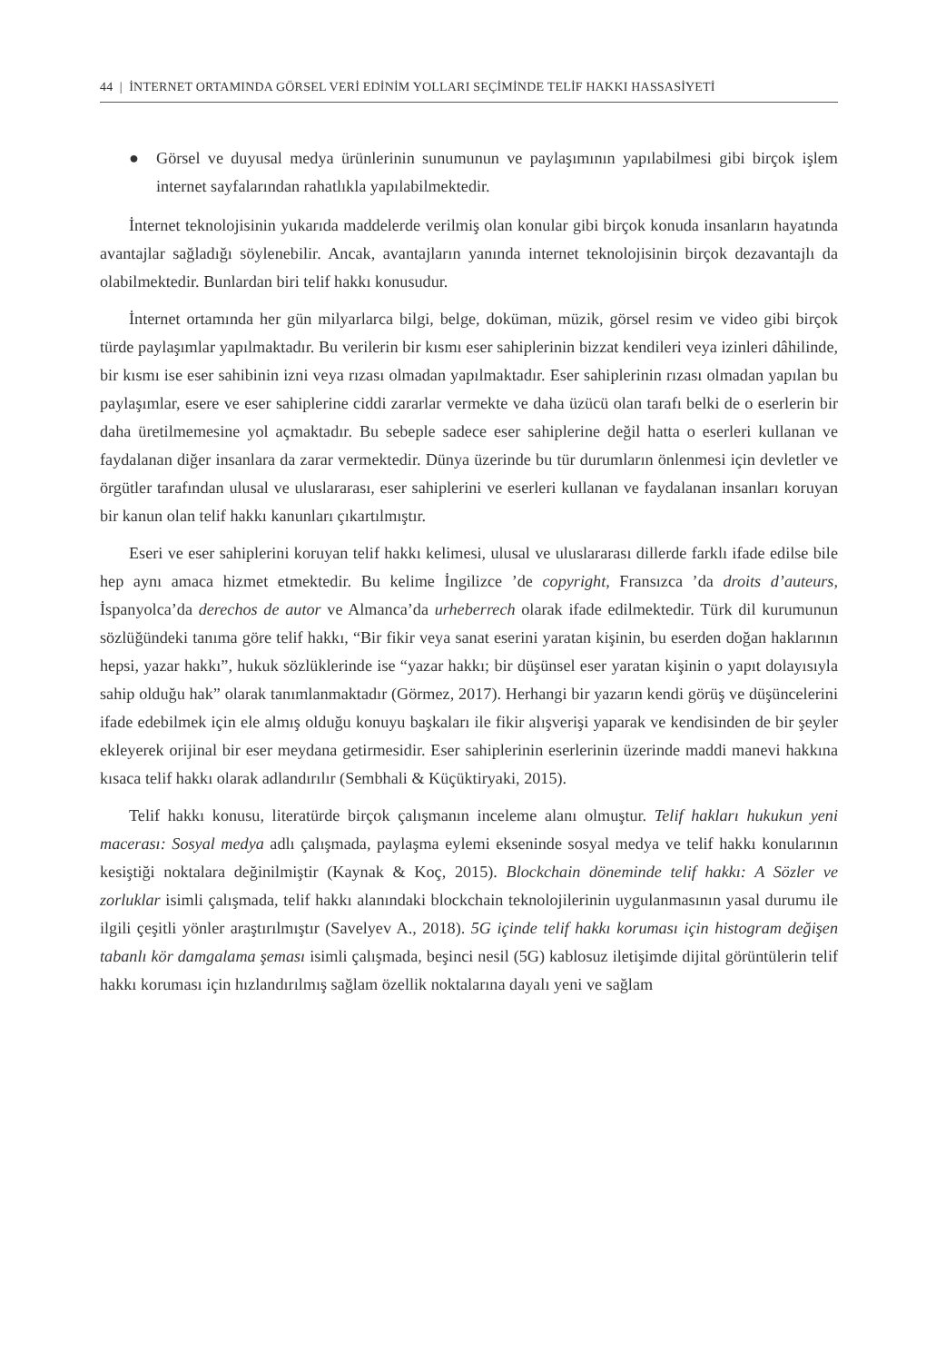44 | İNTERNET ORTAMINDA GÖRSEL VERİ EDİNİM YOLLARI SEÇİMİNDE TELİF HAKKI HASSASİYETİ
● Görsel ve duyusal medya ürünlerinin sunumunun ve paylaşımının yapılabilmesi gibi birçok işlem internet sayfalarından rahatlıkla yapılabilmektedir.
İnternet teknolojisinin yukarıda maddelerde verilmiş olan konular gibi birçok konuda insanların hayatında avantajlar sağladığı söylenebilir. Ancak, avantajların yanında internet teknolojisinin birçok dezavantajlı da olabilmektedir. Bunlardan biri telif hakkı konusudur.
İnternet ortamında her gün milyarlarca bilgi, belge, doküman, müzik, görsel resim ve video gibi birçok türde paylaşımlar yapılmaktadır. Bu verilerin bir kısmı eser sahiplerinin bizzat kendileri veya izinleri dâhilinde, bir kısmı ise eser sahibinin izni veya rızası olmadan yapılmaktadır. Eser sahiplerinin rızası olmadan yapılan bu paylaşımlar, esere ve eser sahiplerine ciddi zararlar vermekte ve daha üzücü olan tarafı belki de o eserlerin bir daha üretilmemesine yol açmaktadır. Bu sebeple sadece eser sahiplerine değil hatta o eserleri kullanan ve faydalanan diğer insanlara da zarar vermektedir. Dünya üzerinde bu tür durumların önlenmesi için devletler ve örgütler tarafından ulusal ve uluslararası, eser sahiplerini ve eserleri kullanan ve faydalanan insanları koruyan bir kanun olan telif hakkı kanunları çıkartılmıştır.
Eseri ve eser sahiplerini koruyan telif hakkı kelimesi, ulusal ve uluslararası dillerde farklı ifade edilse bile hep aynı amaca hizmet etmektedir. Bu kelime İngilizce ’de copyright, Fransızca ’da droits d’auteurs, İspanyolca’da derechos de autor ve Almanca’da urheberrech olarak ifade edilmektedir. Türk dil kurumunun sözlüğündeki tanıma göre telif hakkı, “Bir fikir veya sanat eserini yaratan kişinin, bu eserden doğan haklarının hepsi, yazar hakkı”, hukuk sözlüklerinde ise “yazar hakkı; bir düşünsel eser yaratan kişinin o yapıt dolayısıyla sahip olduğu hak” olarak tanımlanmaktadır (Görmez, 2017). Herhangi bir yazarın kendi görüş ve düşüncelerini ifade edebilmek için ele almış olduğu konuyu başkaları ile fikir alışverişi yaparak ve kendisinden de bir şeyler ekleyerek orijinal bir eser meydana getirmesidir. Eser sahiplerinin eserlerinin üzerinde maddi manevi hakkına kısaca telif hakkı olarak adlandırılır (Sembhali & Küçüktiryaki, 2015).
Telif hakkı konusu, literatürde birçok çalışmanın inceleme alanı olmuştur. Telif hakları hukukun yeni macerası: Sosyal medya adlı çalışmada, paylaşma eylemi ekseninde sosyal medya ve telif hakkı konularının kesiştiği noktalara değinilmiştir (Kaynak & Koç, 2015). Blockchain döneminde telif hakkı: A Sözler ve zorluklar isimli çalışmada, telif hakkı alanındaki blockchain teknolojilerinin uygulanmasının yasal durumu ile ilgili çeşitli yönler araştırılmıştır (Savelyev A., 2018). 5G içinde telif hakkı koruması için histogram değişen tabanlı kör damgalama şeması isimli çalışmada, beşinci nesil (5G) kablosuz iletişimde dijital görüntülerin telif hakkı koruması için hızlandırılmış sağlam özellik noktalarına dayalı yeni ve sağlam